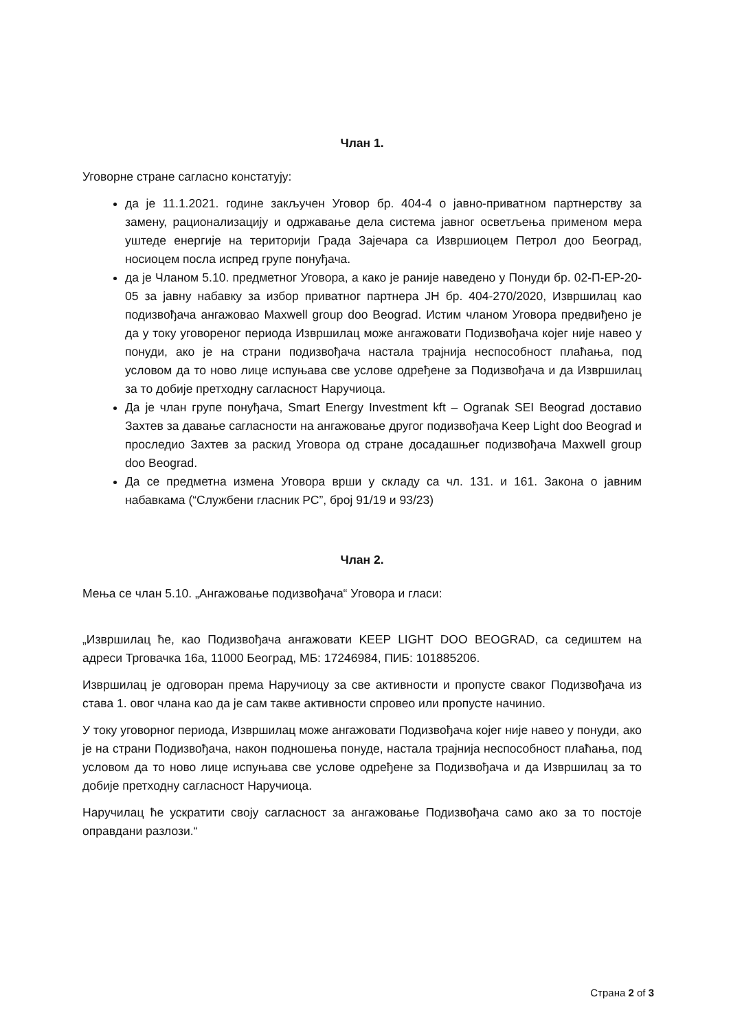Члан 1.
Уговорне стране сагласно констатују:
да је 11.1.2021. године закључен Уговор бр. 404-4 о јавно-приватном партнерству за замену, рационализацију и одржавање дела система јавног осветљења применом мера уштеде енергије на територији Града Зајечара са Извршиоцем Петрол доо Београд, носиоцем посла испред групе понуђача.
да је Чланом 5.10. предметног Уговора, а како је раније наведено у Понуди бр. 02-П-ЕР-20-05 за јавну набавку за избор приватног партнера ЈН бр. 404-270/2020, Извршилац као подизвођача ангажовао Maxwell group doo Beograd. Истим чланом Уговора предвиђено је да у току уговореног периода Извршилац може ангажовати Подизвођача којег није навео у понуди, ако је на страни подизвођача настала трајнија неспособност плаћања, под условом да то ново лице испуњава све услове одређене за Подизвођача и да Извршилац за то добије претходну сагласност Наручиоца.
Да је члан групе понуђача, Smart Energy Investment kft – Ogranak SEI Beograd доставио Захтев за давање сагласности на ангажовање другог подизвођача Keep Light doo Beograd и проследио Захтев за раскид Уговора од стране досадашњег подизвођача Maxwell group doo Beograd.
Да се предметна измена Уговора врши у складу са чл. 131. и 161. Закона о јавним набавкама (“Службени гласник РС”, број 91/19 и 93/23)
Члан 2.
Мења се члан 5.10. „Ангажовање подизвођача“ Уговора и гласи:
„Извршилац ће, као Подизвођача ангажовати KEEP LIGHT DOO BEOGRAD, са седиштем на адреси Трговачка 16а, 11000 Београд, МБ: 17246984, ПИБ: 101885206.
Извршилац је одговоран према Наручиоцу за све активности и пропусте сваког Подизвођача из става 1. овог члана као да је сам такве активности спровео или пропусте начинио.
У току уговорног периода, Извршилац може ангажовати Подизвођача којег није навео у понуди, ако је на страни Подизвођача, након подношења понуде, настала трајнија неспособност плаћања, под условом да то ново лице испуњава све услове одређене за Подизвођача и да Извршилац за то добије претходну сагласност Наручиоца.
Наручилац ће ускратити своју сагласност за ангажовање Подизвођача само ако за то постоје оправдани разлози.“
Страна 2 of 3